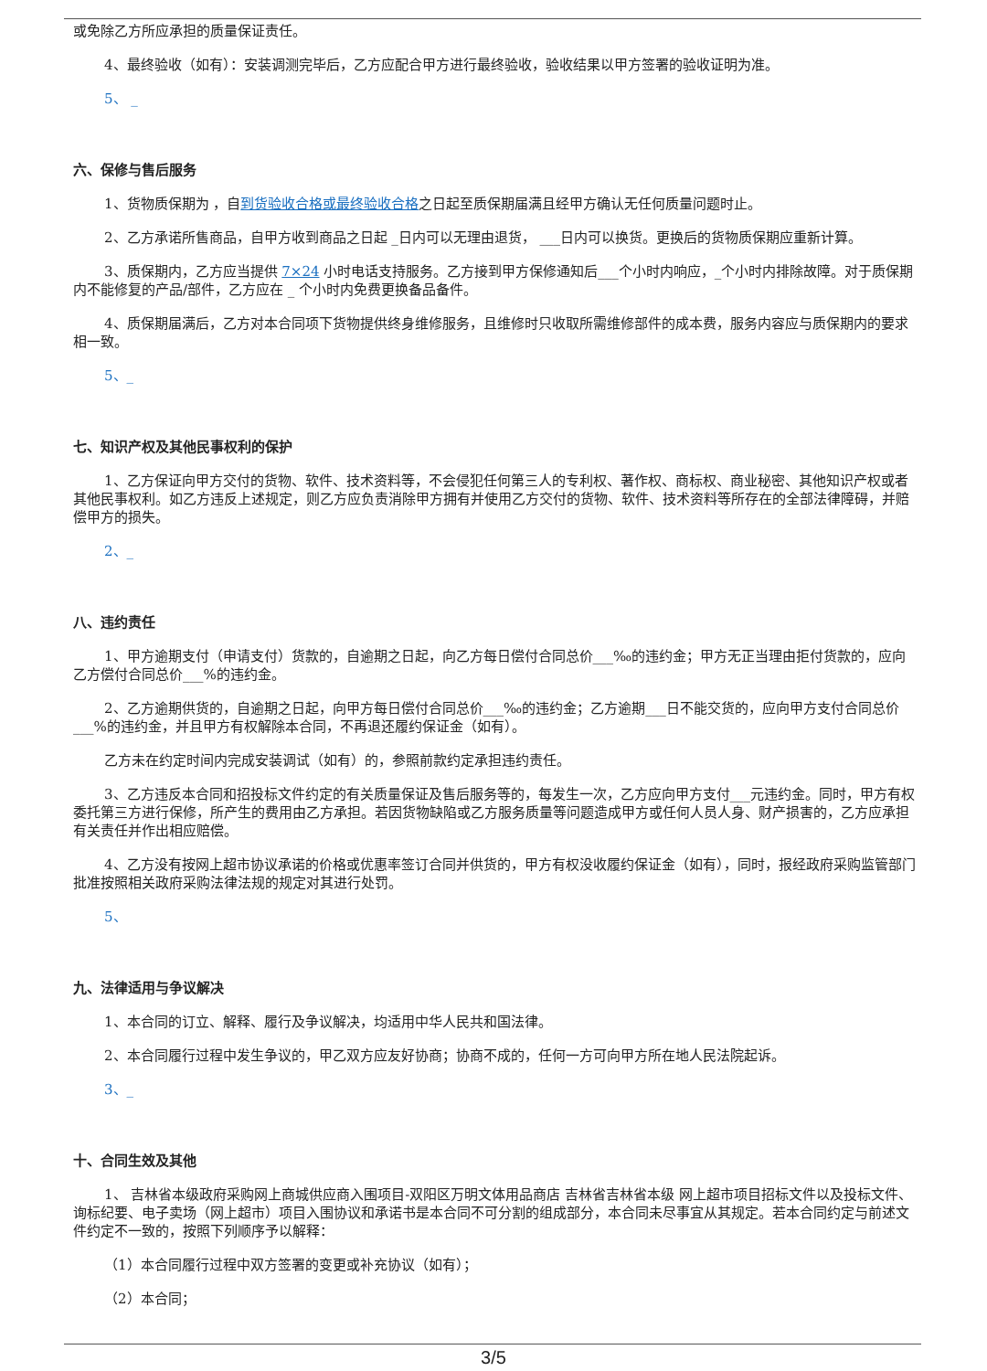或免除乙方所应承担的质量保证责任。
4、最终验收（如有）：安装调测完毕后，乙方应配合甲方进行最终验收，验收结果以甲方签署的验收证明为准。
5、 _
六、保修与售后服务
1、货物质保期为 ，自到货验收合格或最终验收合格之日起至质保期届满且经甲方确认无任何质量问题时止。
2、乙方承诺所售商品，自甲方收到商品之日起 _日内可以无理由退货， ___日内可以换货。更换后的货物质保期应重新计算。
3、质保期内，乙方应当提供 7×24 小时电话支持服务。乙方接到甲方保修通知后___个小时内响应，_个小时内排除故障。对于质保期内不能修复的产品/部件，乙方应在 _ 个小时内免费更换备品备件。
4、质保期届满后，乙方对本合同项下货物提供终身维修服务，且维修时只收取所需维修部件的成本费，服务内容应与质保期内的要求相一致。
5、_
七、知识产权及其他民事权利的保护
1、乙方保证向甲方交付的货物、软件、技术资料等，不会侵犯任何第三人的专利权、著作权、商标权、商业秘密、其他知识产权或者其他民事权利。如乙方违反上述规定，则乙方应负责消除甲方拥有并使用乙方交付的货物、软件、技术资料等所存在的全部法律障碍，并赔偿甲方的损失。
2、_
八、违约责任
1、甲方逾期支付（申请支付）货款的，自逾期之日起，向乙方每日偿付合同总价___‰的违约金；甲方无正当理由拒付货款的，应向乙方偿付合同总价___%的违约金。
2、乙方逾期供货的，自逾期之日起，向甲方每日偿付合同总价___‰的违约金；乙方逾期___日不能交货的，应向甲方支付合同总价___%的违约金，并且甲方有权解除本合同，不再退还履约保证金（如有）。
乙方未在约定时间内完成安装调试（如有）的，参照前款约定承担违约责任。
3、乙方违反本合同和招投标文件约定的有关质量保证及售后服务等的，每发生一次，乙方应向甲方支付___元违约金。同时，甲方有权委托第三方进行保修，所产生的费用由乙方承担。若因货物缺陷或乙方服务质量等问题造成甲方或任何人员人身、财产损害的，乙方应承担有关责任并作出相应赔偿。
4、乙方没有按网上超市协议承诺的价格或优惠率签订合同并供货的，甲方有权没收履约保证金（如有），同时，报经政府采购监管部门批准按照相关政府采购法律法规的规定对其进行处罚。
5、
九、法律适用与争议解决
1、本合同的订立、解释、履行及争议解决，均适用中华人民共和国法律。
2、本合同履行过程中发生争议的，甲乙双方应友好协商；协商不成的，任何一方可向甲方所在地人民法院起诉。
3、_
十、合同生效及其他
1、 吉林省本级政府采购网上商城供应商入围项目-双阳区万明文体用品商店 吉林省吉林省本级 网上超市项目招标文件以及投标文件、询标纪要、电子卖场（网上超市）项目入围协议和承诺书是本合同不可分割的组成部分，本合同未尽事宜从其规定。若本合同约定与前述文件约定不一致的，按照下列顺序予以解释：
（1）本合同履行过程中双方签署的变更或补充协议（如有）；
（2）本合同；
3/5